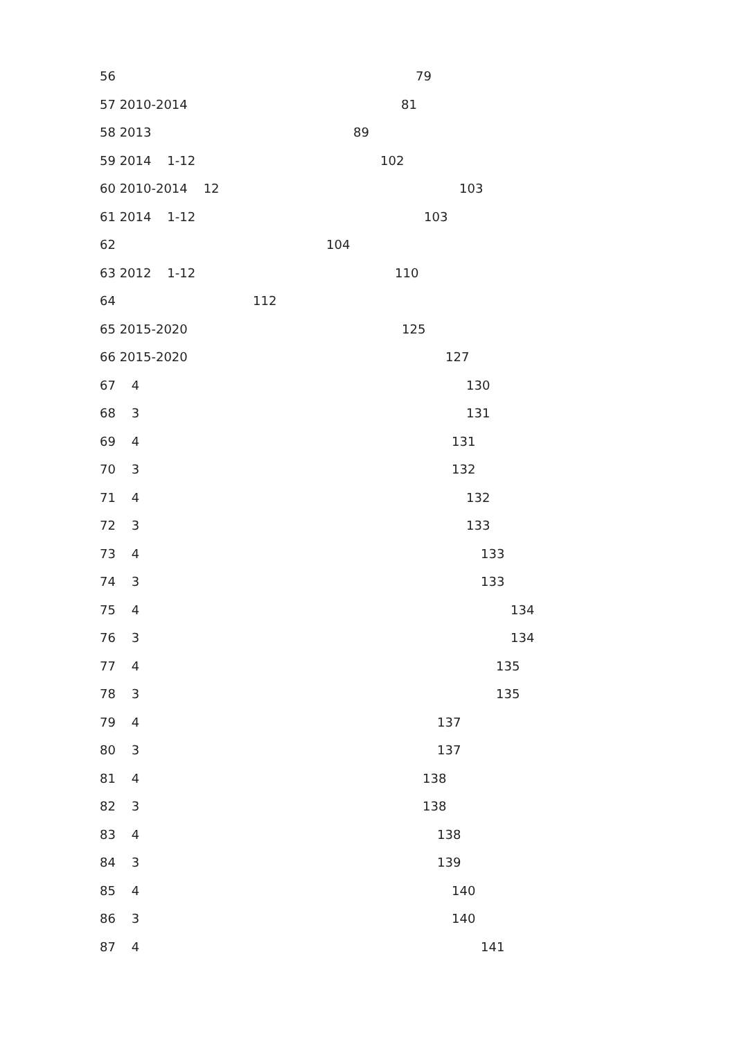56 79
57 2010-2014 81
58 2013 89
59 2014 1-12 102
60 2010-2014 12 103
61 2014 1-12 103
62 104
63 2012 1-12 110
64 112
65 2015-2020 125
66 2015-2020 127
67 4 130
68 3 131
69 4 131
70 3 132
71 4 132
72 3 133
73 4 133
74 3 133
75 4 134
76 3 134
77 4 135
78 3 135
79 4 137
80 3 137
81 4 138
82 3 138
83 4 138
84 3 139
85 4 140
86 3 140
87 4 141